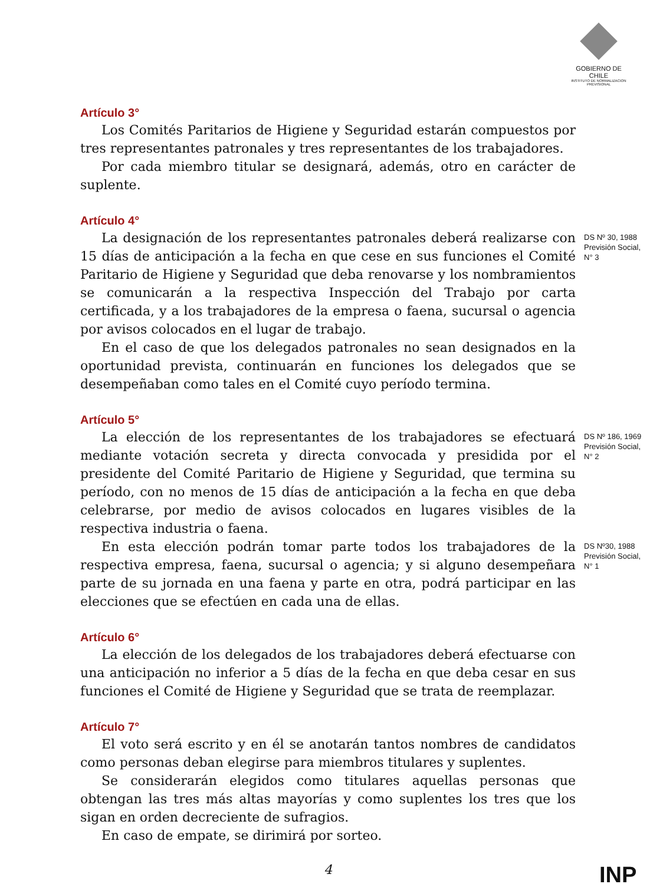GOBIERNO DE CHILE
INSTITUTO DE NORMALIZACION PREVISIONAL
Artículo 3°
Los Comités Paritarios de Higiene y Seguridad estarán compuestos por tres representantes patronales y tres representantes de los trabajadores.
Por cada miembro titular se designará, además, otro en carácter de suplente.
Artículo 4°
La designación de los representantes patronales deberá realizarse con 15 días de anticipación a la fecha en que cese en sus funciones el Comité Paritario de Higiene y Seguridad que deba renovarse y los nombramientos se comunicarán a la respectiva Inspección del Trabajo por carta certificada, y a los trabajadores de la empresa o faena, sucursal o agencia por avisos colocados en el lugar de trabajo.
DS Nº 30, 1988 Previsión Social, N° 3
En el caso de que los delegados patronales no sean designados en la oportunidad prevista, continuarán en funciones los delegados que se desempeñaban como tales en el Comité cuyo período termina.
Artículo 5°
La elección de los representantes de los trabajadores se efectuará mediante votación secreta y directa convocada y presidida por el presidente del Comité Paritario de Higiene y Seguridad, que termina su período, con no menos de 15 días de anticipación a la fecha en que deba celebrarse, por medio de avisos colocados en lugares visibles de la respectiva industria o faena.
DS Nº 186, 1969 Previsión Social, N° 2
En esta elección podrán tomar parte todos los trabajadores de la respectiva empresa, faena, sucursal o agencia; y si alguno desempeñara parte de su jornada en una faena y parte en otra, podrá participar en las elecciones que se efectúen en cada una de ellas.
DS Nº30, 1988 Previsión Social, N° 1
Artículo 6°
La elección de los delegados de los trabajadores deberá efectuarse con una anticipación no inferior a 5 días de la fecha en que deba cesar en sus funciones el Comité de Higiene y Seguridad que se trata de reemplazar.
Artículo 7°
El voto será escrito y en él se anotarán tantos nombres de candidatos como personas deban elegirse para miembros titulares y suplentes.
Se considerarán elegidos como titulares aquellas personas que obtengan las tres más altas mayorías y como suplentes los tres que los sigan en orden decreciente de sufragios.
En caso de empate, se dirimirá por sorteo.
4
INP